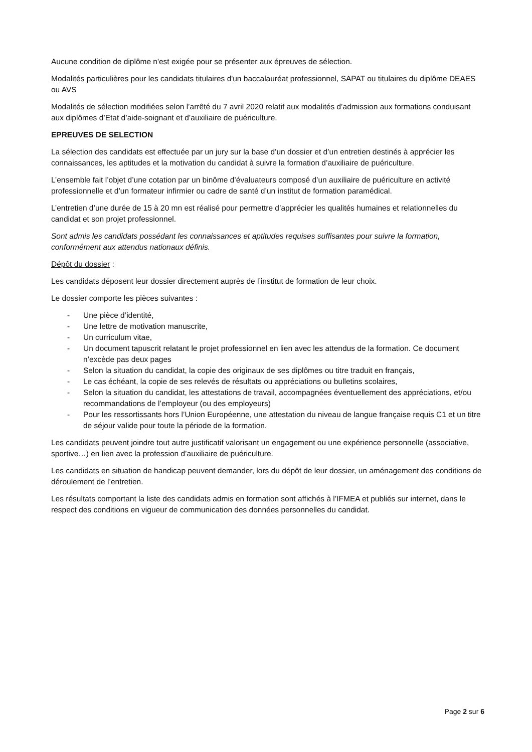Aucune condition de diplôme n'est exigée pour se présenter aux épreuves de sélection.
Modalités particulières pour les candidats titulaires d'un baccalauréat professionnel, SAPAT ou titulaires du diplôme DEAES ou AVS
Modalités de sélection modifiées selon l’arrêté du 7 avril 2020 relatif aux modalités d’admission aux formations conduisant aux diplômes d’Etat d’aide-soignant et d’auxiliaire de puériculture.
EPREUVES DE SELECTION
La sélection des candidats est effectuée par un jury sur la base d’un dossier et d’un entretien destinés à apprécier les connaissances, les aptitudes et la motivation du candidat à suivre la formation d’auxiliaire de puériculture.
L’ensemble fait l’objet d’une cotation par un binôme d’évaluateurs composé d’un auxiliaire de puériculture en activité professionnelle et d’un formateur infirmier ou cadre de santé d’un institut de formation paramédical.
L’entretien d’une durée de 15 à 20 mn est réalisé pour permettre d’apprécier les qualités humaines et relationnelles du candidat et son projet professionnel.
Sont admis les candidats possédant les connaissances et aptitudes requises suffisantes pour suivre la formation, conformément aux attendus nationaux définis.
Dépôt du dossier :
Les candidats déposent leur dossier directement auprès de l’institut de formation de leur choix.
Le dossier comporte les pièces suivantes :
- Une pièce d’identité,
- Une lettre de motivation manuscrite,
- Un curriculum vitae,
- Un document tapuscrit relatant le projet professionnel en lien avec les attendus de la formation. Ce document n’excède pas deux pages
- Selon la situation du candidat, la copie des originaux de ses diplômes ou titre traduit en français,
- Le cas échéant, la copie de ses relevés de résultats ou appréciations ou bulletins scolaires,
- Selon la situation du candidat, les attestations de travail, accompagnées éventuellement des appréciations, et/ou recommandations de l’employeur (ou des employeurs)
- Pour les ressortissants hors l’Union Européenne, une attestation du niveau de langue française requis C1 et un titre de séjour valide pour toute la période de la formation.
Les candidats peuvent joindre tout autre justificatif valorisant un engagement ou une expérience personnelle (associative, sportive…) en lien avec la profession d’auxiliaire de puériculture.
Les candidats en situation de handicap peuvent demander, lors du dépôt de leur dossier, un aménagement des conditions de déroulement de l’entretien.
Les résultats comportant la liste des candidats admis en formation sont affichés à l’IFMEA et publiés sur internet, dans le respect des conditions en vigueur de communication des données personnelles du candidat.
Page 2 sur 6